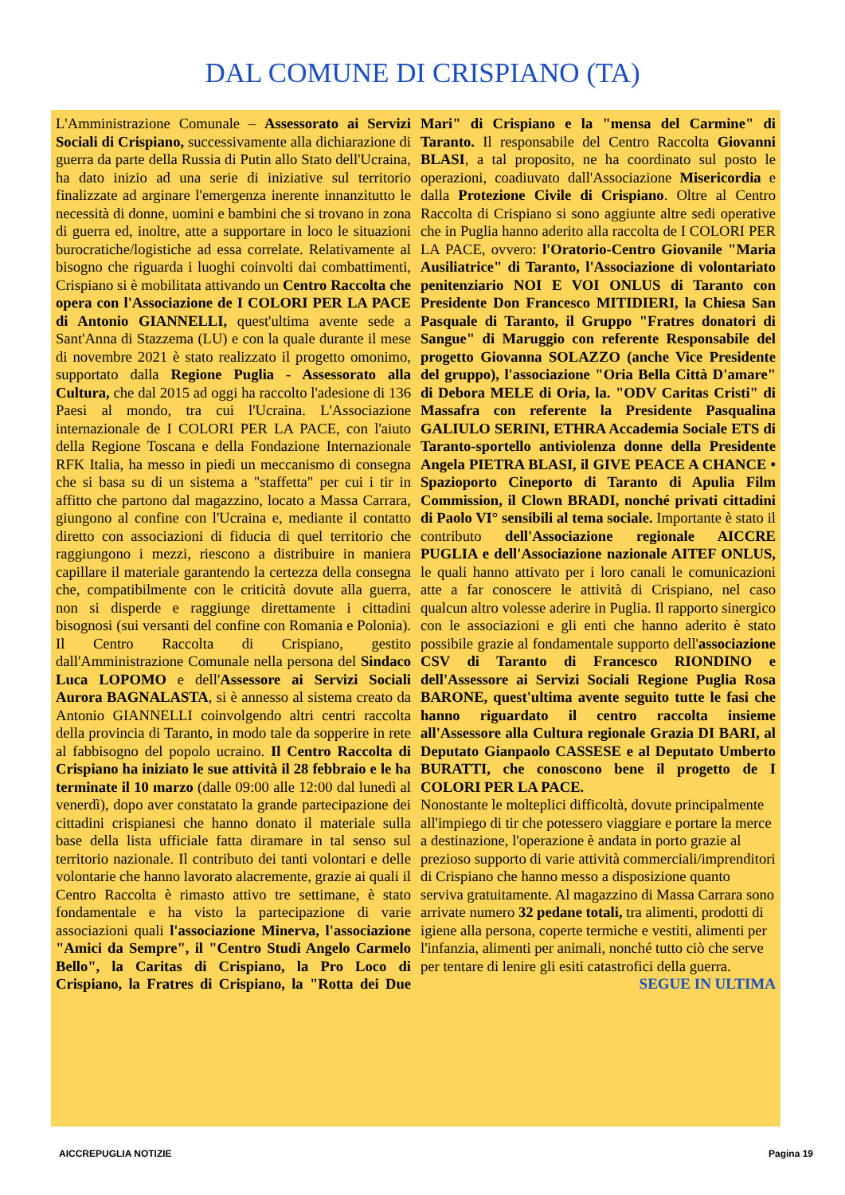DAL COMUNE DI CRISPIANO (TA)
L'Amministrazione Comunale – Assessorato ai Servizi Sociali di Crispiano, successivamente alla dichiarazione di guerra da parte della Russia di Putin allo Stato dell'Ucraina, ha dato inizio ad una serie di iniziative sul territorio finalizzate ad arginare l'emergenza inerente innanzitutto le necessità di donne, uomini e bambini che si trovano in zona di guerra ed, inoltre, atte a supportare in loco le situazioni burocratiche/logistiche ad essa correlate. Relativamente al bisogno che riguarda i luoghi coinvolti dai combattimenti, Crispiano si è mobilitata attivando un Centro Raccolta che opera con l'Associazione de I COLORI PER LA PACE di Antonio GIANNELLI, quest'ultima avente sede a Sant'Anna di Stazzema (LU) e con la quale durante il mese di novembre 2021 è stato realizzato il progetto omonimo, supportato dalla Regione Puglia - Assessorato alla Cultura, che dal 2015 ad oggi ha raccolto l'adesione di 136 Paesi al mondo, tra cui l'Ucraina. L'Associazione internazionale de I COLORI PER LA PACE, con l'aiuto della Regione Toscana e della Fondazione Internazionale RFK Italia, ha messo in piedi un meccanismo di consegna che si basa su di un sistema a "staffetta" per cui i tir in affitto che partono dal magazzino, locato a Massa Carrara, giungono al confine con l'Ucraina e, mediante il contatto diretto con associazioni di fiducia di quel territorio che raggiungono i mezzi, riescono a distribuire in maniera capillare il materiale garantendo la certezza della consegna che, compatibilmente con le criticità dovute alla guerra, non si disperde e raggiunge direttamente i cittadini bisognosi (sui versanti del confine con Romania e Polonia). Il Centro Raccolta di Crispiano, gestito dall'Amministrazione Comunale nella persona del Sindaco Luca LOPOMO e dell'Assessore ai Servizi Sociali Aurora BAGNALASTA, si è annesso al sistema creato da Antonio GIANNELLI coinvolgendo altri centri raccolta della provincia di Taranto, in modo tale da sopperire in rete al fabbisogno del popolo ucraino. Il Centro Raccolta di Crispiano ha iniziato le sue attività il 28 febbraio e le ha terminate il 10 marzo (dalle 09:00 alle 12:00 dal lunedì al venerdì), dopo aver constatato la grande partecipazione dei cittadini crispianesi che hanno donato il materiale sulla base della lista ufficiale fatta diramare in tal senso sul territorio nazionale. Il contributo dei tanti volontari e delle volontarie che hanno lavorato alacremente, grazie ai quali il Centro Raccolta è rimasto attivo tre settimane, è stato fondamentale e ha visto la partecipazione di varie associazioni quali l'associazione Minerva, l'associazione "Amici da Sempre", il "Centro Studi Angelo Carmelo Bello", la Caritas di Crispiano, la Pro Loco di Crispiano, la Fratres di Crispiano, la "Rotta dei Due Mari" di Crispiano e la "mensa del Carmine" di Taranto. Il responsabile del Centro Raccolta Giovanni BLASI, a tal proposito, ne ha coordinato sul posto le operazioni, coadiuvato dall'Associazione Misericordia e dalla Protezione Civile di Crispiano. Oltre al Centro Raccolta di Crispiano si sono aggiunte altre sedi operative che in Puglia hanno aderito alla raccolta de I COLORI PER LA PACE, ovvero: l'Oratorio-Centro Giovanile "Maria Ausiliatrice" di Taranto, l'Associazione di volontariato penitenziario NOI E VOI ONLUS di Taranto con Presidente Don Francesco MITIDIERI, la Chiesa San Pasquale di Taranto, il Gruppo "Fratres donatori di Sangue" di Maruggio con referente Responsabile del progetto Giovanna SOLAZZO (anche Vice Presidente del gruppo), l'associazione "Oria Bella Città D'amare" di Debora MELE di Oria, la. "ODV Caritas Cristi" di Massafra con referente la Presidente Pasqualina GALIULO SERINI, ETHRA Accademia Sociale ETS di Taranto-sportello antiviolenza donne della Presidente Angela PIETRA BLASI, il GIVE PEACE A CHANCE • Spazioporto Cineporto di Taranto di Apulia Film Commission, il Clown BRADI, nonché privati cittadini di Paolo VI° sensibili al tema sociale. Importante è stato il contributo dell'Associazione regionale AICCRE PUGLIA e dell'Associazione nazionale AITEF ONLUS, le quali hanno attivato per i loro canali le comunicazioni atte a far conoscere le attività di Crispiano, nel caso qualcun altro volesse aderire in Puglia. Il rapporto sinergico con le associazioni e gli enti che hanno aderito è stato possibile grazie al fondamentale supporto dell'associazione CSV di Taranto di Francesco RIONDINO e dell'Assessore ai Servizi Sociali Regione Puglia Rosa BARONE, quest'ultima avente seguito tutte le fasi che hanno riguardato il centro raccolta insieme all'Assessore alla Cultura regionale Grazia DI BARI, al Deputato Gianpaolo CASSESE e al Deputato Umberto BURATTI, che conoscono bene il progetto de I COLORI PER LA PACE.
Nonostante le molteplici difficoltà, dovute principalmente all'impiego di tir che potessero viaggiare e portare la merce a destinazione, l'operazione è andata in porto grazie al prezioso supporto di varie attività commerciali/imprenditori di Crispiano che hanno messo a disposizione quanto serviva gratuitamente. Al magazzino di Massa Carrara sono arrivate numero 32 pedane totali, tra alimenti, prodotti di igiene alla persona, coperte termiche e vestiti, alimenti per l'infanzia, alimenti per animali, nonché tutto ciò che serve per tentare di lenire gli esiti catastrofici della guerra.
SEGUE IN ULTIMA
AICCREPUGLIA NOTIZIE Pagina 19